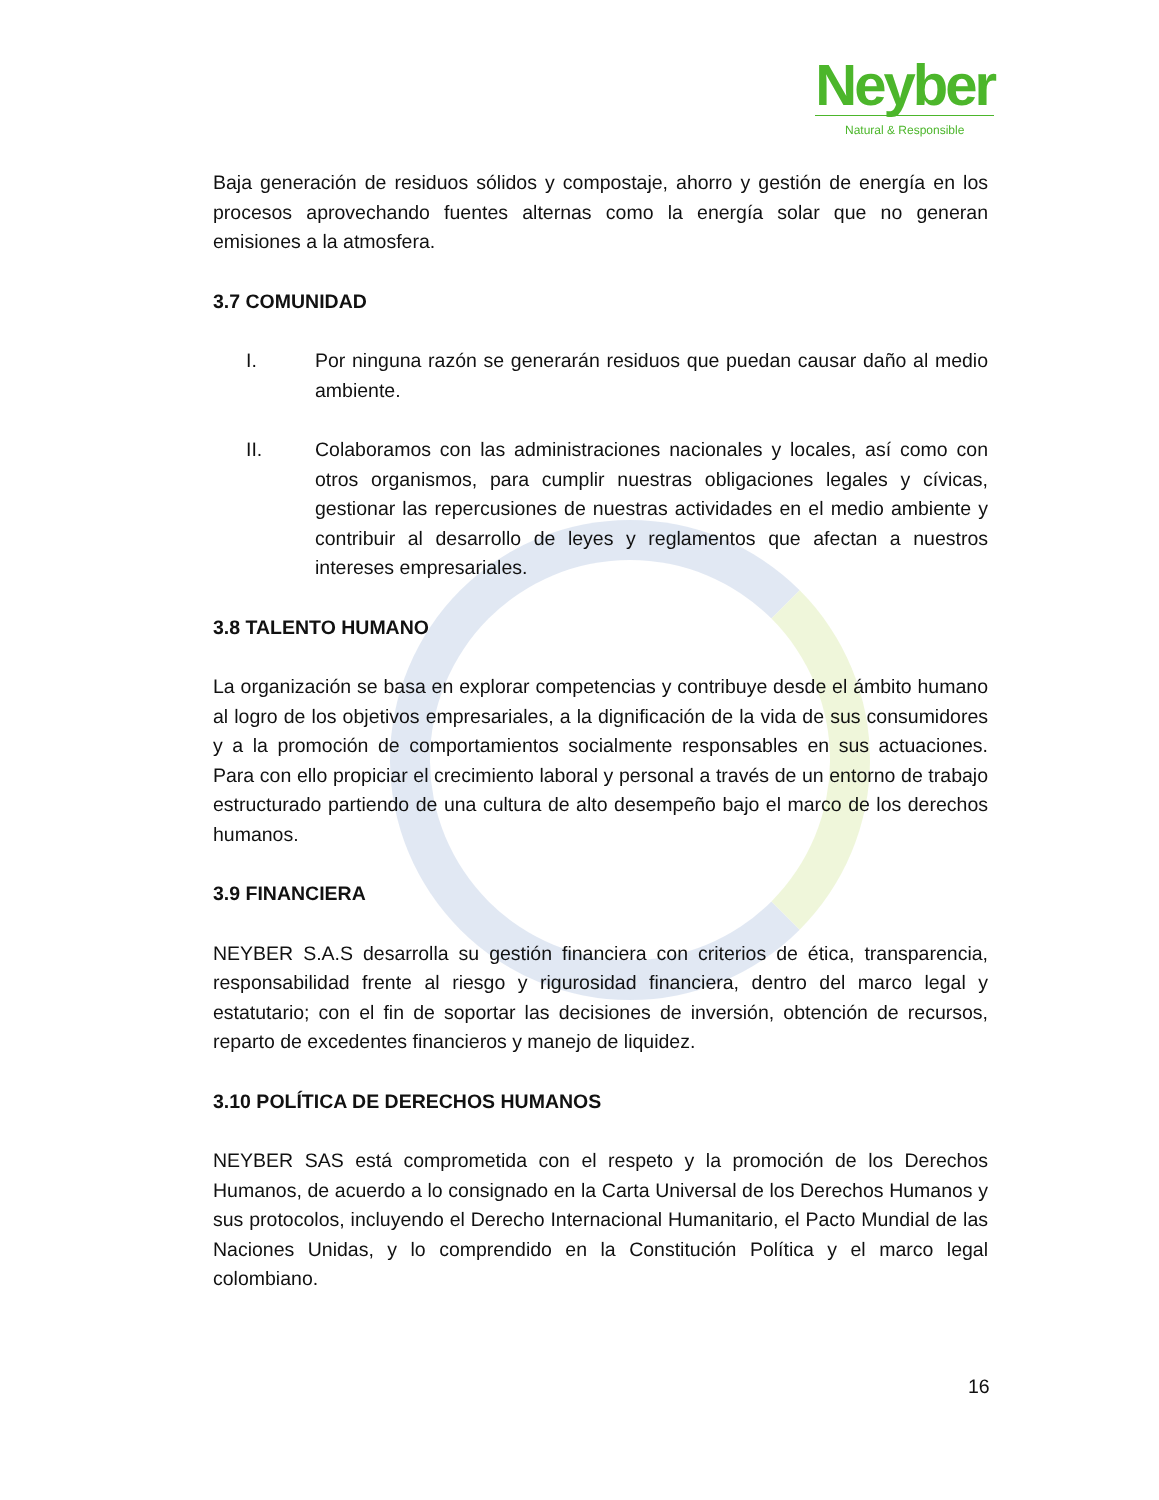Neyber
Natural & Responsible
Baja generación de residuos sólidos y compostaje, ahorro y gestión de energía en los procesos aprovechando fuentes alternas como la energía solar que no generan emisiones a la atmosfera.
3.7 COMUNIDAD
I. Por ninguna razón se generarán residuos que puedan causar daño al medio ambiente.
II. Colaboramos con las administraciones nacionales y locales, así como con otros organismos, para cumplir nuestras obligaciones legales y cívicas, gestionar las repercusiones de nuestras actividades en el medio ambiente y contribuir al desarrollo de leyes y reglamentos que afectan a nuestros intereses empresariales.
3.8 TALENTO HUMANO
La organización se basa en explorar competencias y contribuye desde el ámbito humano al logro de los objetivos empresariales, a la dignificación de la vida de sus consumidores y a la promoción de comportamientos socialmente responsables en sus actuaciones. Para con ello propiciar el crecimiento laboral y personal a través de un entorno de trabajo estructurado partiendo de una cultura de alto desempeño bajo el marco de los derechos humanos.
3.9 FINANCIERA
NEYBER S.A.S desarrolla su gestión financiera con criterios de ética, transparencia, responsabilidad frente al riesgo y rigurosidad financiera, dentro del marco legal y estatutario; con el fin de soportar las decisiones de inversión, obtención de recursos, reparto de excedentes financieros y manejo de liquidez.
3.10 POLÍTICA DE DERECHOS HUMANOS
NEYBER SAS está comprometida con el respeto y la promoción de los Derechos Humanos, de acuerdo a lo consignado en la Carta Universal de los Derechos Humanos y sus protocolos, incluyendo el Derecho Internacional Humanitario, el Pacto Mundial de las Naciones Unidas, y lo comprendido en la Constitución Política y el marco legal colombiano.
16